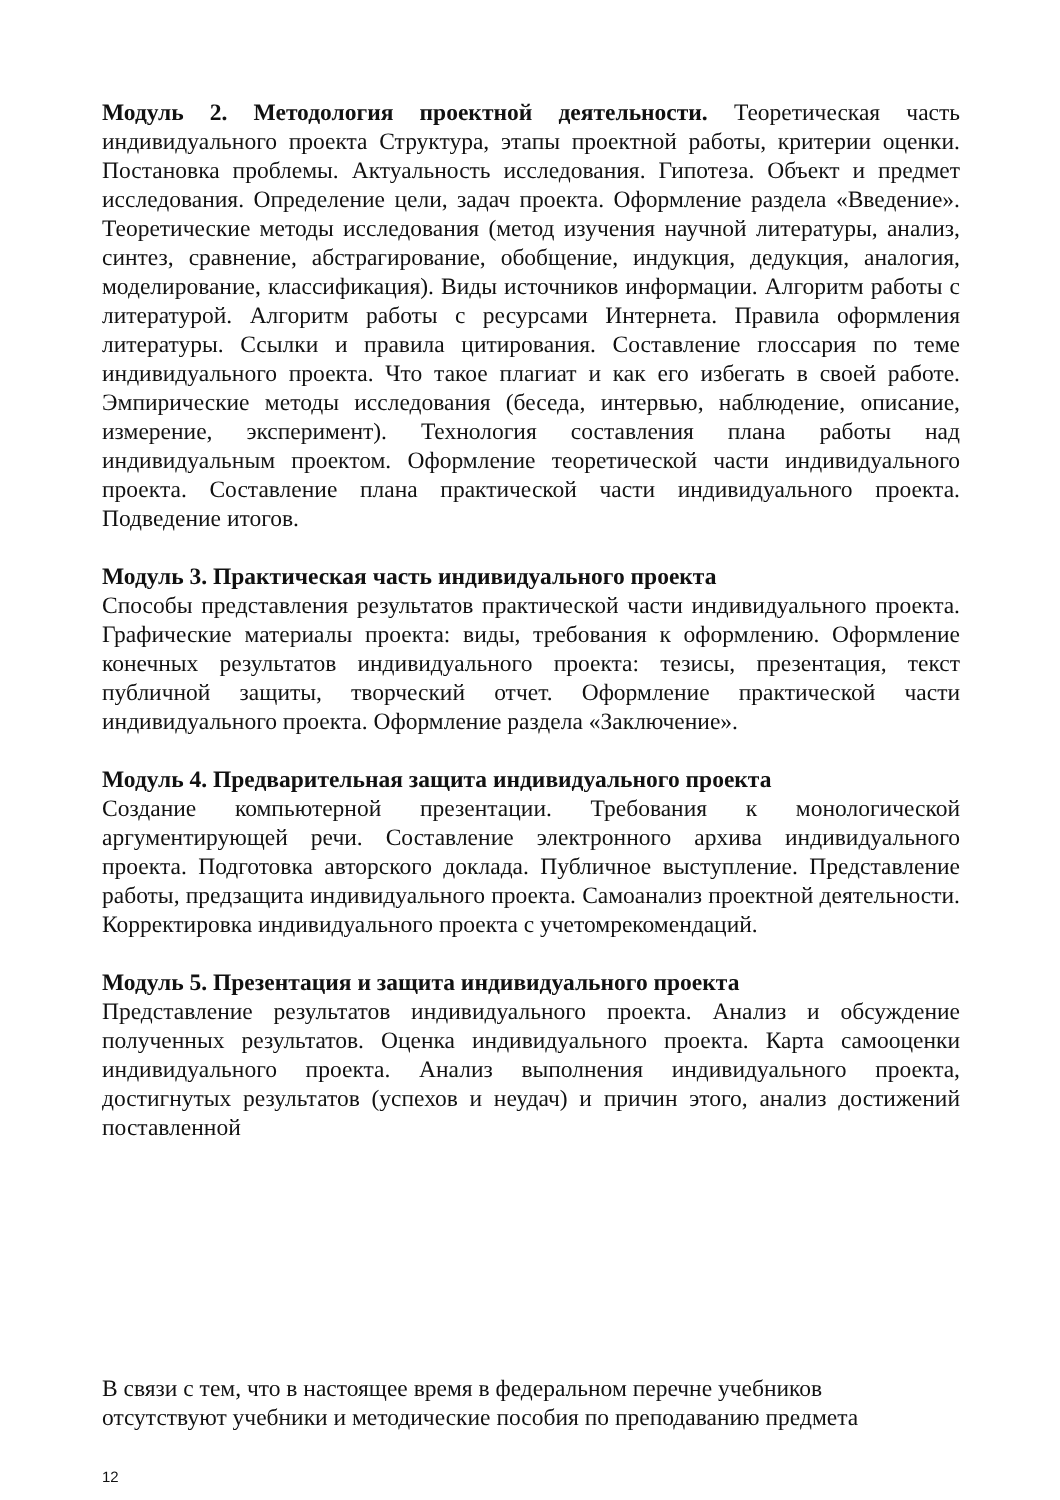Модуль 2. Методология проектной деятельности. Теоретическая часть индивидуального проекта Структура, этапы проектной работы, критерии оценки. Постановка проблемы. Актуальность исследования. Гипотеза. Объект и предмет исследования. Определение цели, задач проекта. Оформление раздела «Введение». Теоретические методы исследования (метод изучения научной литературы, анализ, синтез, сравнение, абстрагирование, обобщение, индукция, дедукция, аналогия, моделирование, классификация). Виды источников информации. Алгоритм работы с литературой. Алгоритм работы с ресурсами Интернета. Правила оформления литературы. Ссылки и правила цитирования. Составление глоссария по теме индивидуального проекта. Что такое плагиат и как его избегать в своей работе. Эмпирические методы исследования (беседа, интервью, наблюдение, описание, измерение, эксперимент). Технология составления плана работы над индивидуальным проектом. Оформление теоретической части индивидуального проекта. Составление плана практической части индивидуального проекта. Подведение итогов.
Модуль 3. Практическая часть индивидуального проекта
Способы представления результатов практической части индивидуального проекта. Графические материалы проекта: виды, требования к оформлению. Оформление конечных результатов индивидуального проекта: тезисы, презентация, текст публичной защиты, творческий отчет. Оформление практической части индивидуального проекта. Оформление раздела «Заключение».
Модуль 4. Предварительная защита индивидуального проекта
Создание компьютерной презентации. Требования к монологической аргументирующей речи. Составление электронного архива индивидуального проекта. Подготовка авторского доклада. Публичное выступление. Представление работы, предзащита индивидуального проекта. Самоанализ проектной деятельности. Корректировка индивидуального проекта с учетомрекомендаций.
Модуль 5. Презентация и защита индивидуального проекта
Представление результатов индивидуального проекта. Анализ и обсуждение полученных результатов. Оценка индивидуального проекта. Карта самооценки индивидуального проекта. Анализ выполнения индивидуального проекта, достигнутых результатов (успехов и неудач) и причин этого, анализ достижений поставленной
В связи с тем, что в настоящее время в федеральном перечне учебников
отсутствуют учебники и методические пособия по преподаванию предмета
12